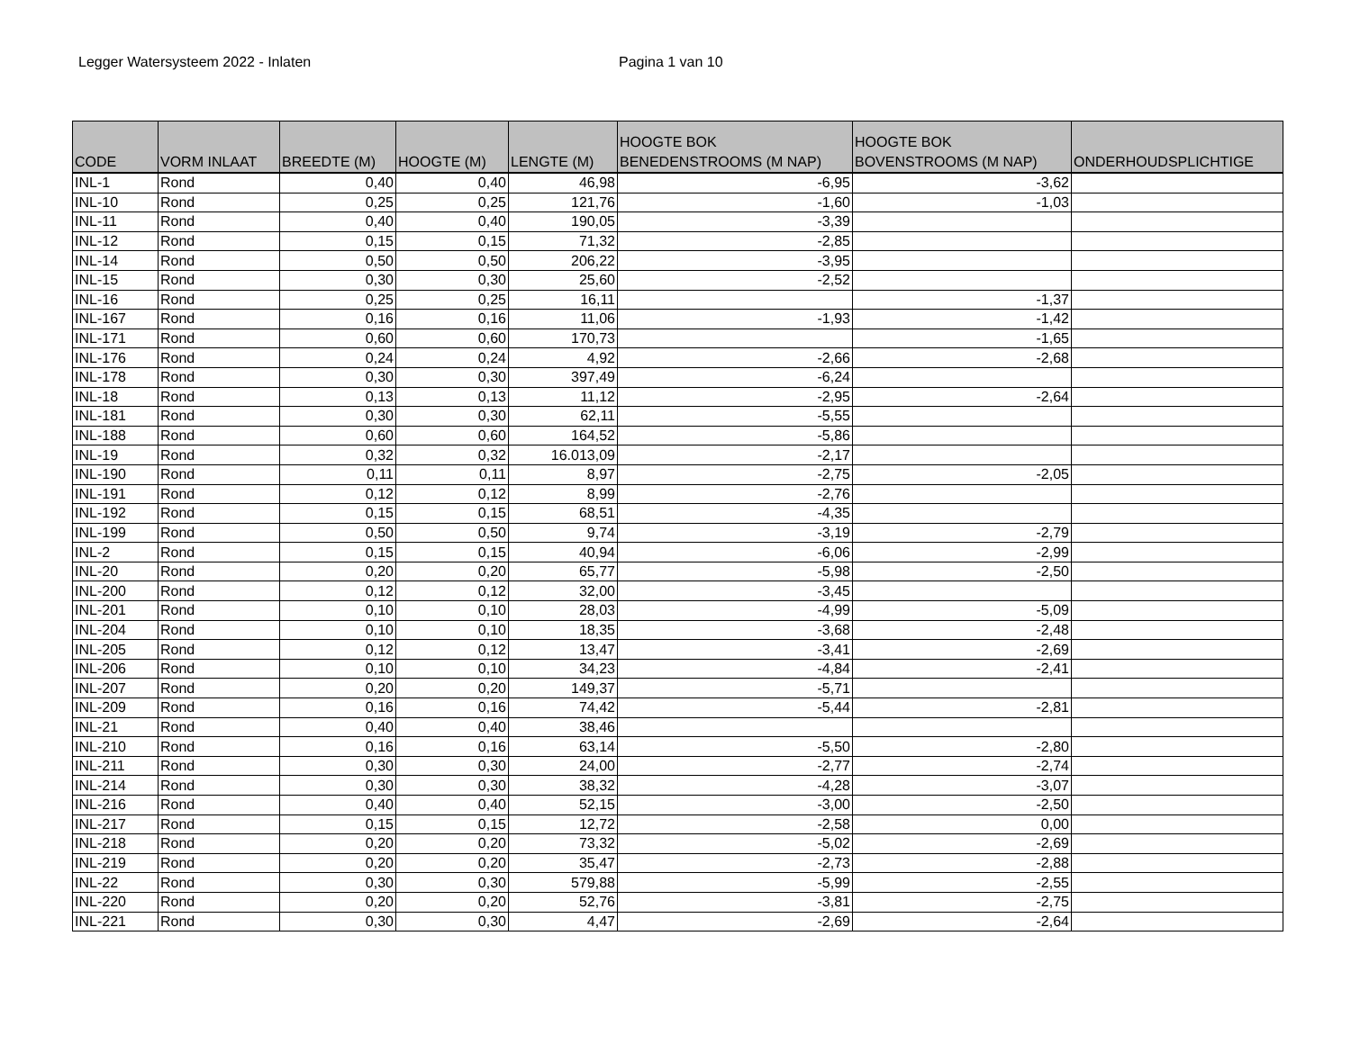Legger Watersysteem 2022 - Inlaten Pagina 1 van 10
| CODE | VORM INLAAT | BREEDTE (M) | HOOGTE (M) | LENGTE (M) | HOOGTE BOK BENEDENSTROOMS (M NAP) | HOOGTE BOK BOVENSTROOMS (M NAP) | ONDERHOUDSPLICHTIGE |
| --- | --- | --- | --- | --- | --- | --- | --- |
| INL-1 | Rond | 0,40 | 0,40 | 46,98 | -6,95 | -3,62 | |
| INL-10 | Rond | 0,25 | 0,25 | 121,76 | -1,60 | -1,03 | |
| INL-11 | Rond | 0,40 | 0,40 | 190,05 | -3,39 | | |
| INL-12 | Rond | 0,15 | 0,15 | 71,32 | -2,85 | | |
| INL-14 | Rond | 0,50 | 0,50 | 206,22 | -3,95 | | |
| INL-15 | Rond | 0,30 | 0,30 | 25,60 | -2,52 | | |
| INL-16 | Rond | 0,25 | 0,25 | 16,11 | | -1,37 | |
| INL-167 | Rond | 0,16 | 0,16 | 11,06 | -1,93 | -1,42 | |
| INL-171 | Rond | 0,60 | 0,60 | 170,73 | | -1,65 | |
| INL-176 | Rond | 0,24 | 0,24 | 4,92 | -2,66 | -2,68 | |
| INL-178 | Rond | 0,30 | 0,30 | 397,49 | -6,24 | | |
| INL-18 | Rond | 0,13 | 0,13 | 11,12 | -2,95 | -2,64 | |
| INL-181 | Rond | 0,30 | 0,30 | 62,11 | -5,55 | | |
| INL-188 | Rond | 0,60 | 0,60 | 164,52 | -5,86 | | |
| INL-19 | Rond | 0,32 | 0,32 | 16.013,09 | -2,17 | | |
| INL-190 | Rond | 0,11 | 0,11 | 8,97 | -2,75 | -2,05 | |
| INL-191 | Rond | 0,12 | 0,12 | 8,99 | -2,76 | | |
| INL-192 | Rond | 0,15 | 0,15 | 68,51 | -4,35 | | |
| INL-199 | Rond | 0,50 | 0,50 | 9,74 | -3,19 | -2,79 | |
| INL-2 | Rond | 0,15 | 0,15 | 40,94 | -6,06 | -2,99 | |
| INL-20 | Rond | 0,20 | 0,20 | 65,77 | -5,98 | -2,50 | |
| INL-200 | Rond | 0,12 | 0,12 | 32,00 | -3,45 | | |
| INL-201 | Rond | 0,10 | 0,10 | 28,03 | -4,99 | -5,09 | |
| INL-204 | Rond | 0,10 | 0,10 | 18,35 | -3,68 | -2,48 | |
| INL-205 | Rond | 0,12 | 0,12 | 13,47 | -3,41 | -2,69 | |
| INL-206 | Rond | 0,10 | 0,10 | 34,23 | -4,84 | -2,41 | |
| INL-207 | Rond | 0,20 | 0,20 | 149,37 | -5,71 | | |
| INL-209 | Rond | 0,16 | 0,16 | 74,42 | -5,44 | -2,81 | |
| INL-21 | Rond | 0,40 | 0,40 | 38,46 | | | |
| INL-210 | Rond | 0,16 | 0,16 | 63,14 | -5,50 | -2,80 | |
| INL-211 | Rond | 0,30 | 0,30 | 24,00 | -2,77 | -2,74 | |
| INL-214 | Rond | 0,30 | 0,30 | 38,32 | -4,28 | -3,07 | |
| INL-216 | Rond | 0,40 | 0,40 | 52,15 | -3,00 | -2,50 | |
| INL-217 | Rond | 0,15 | 0,15 | 12,72 | -2,58 | 0,00 | |
| INL-218 | Rond | 0,20 | 0,20 | 73,32 | -5,02 | -2,69 | |
| INL-219 | Rond | 0,20 | 0,20 | 35,47 | -2,73 | -2,88 | |
| INL-22 | Rond | 0,30 | 0,30 | 579,88 | -5,99 | -2,55 | |
| INL-220 | Rond | 0,20 | 0,20 | 52,76 | -3,81 | -2,75 | |
| INL-221 | Rond | 0,30 | 0,30 | 4,47 | -2,69 | -2,64 | |